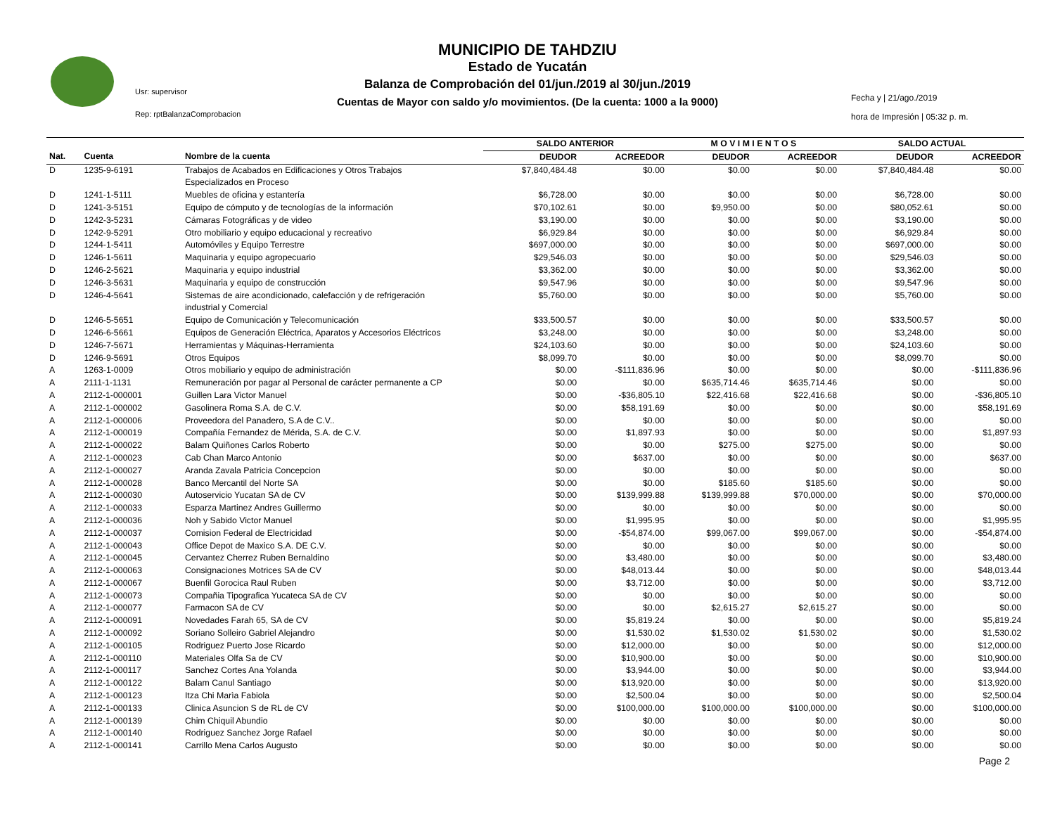MUNICIPIO DE TAHDZIU
Estado de Yucatán
Balanza de Comprobación del 01/jun./2019 al 30/jun./2019
Cuentas de Mayor con saldo y/o movimientos. (De la cuenta: 1000 a la 9000)
Usr: supervisor
Rep: rptBalanzaComprobacion
Fecha y | 21/ago./2019
hora de Impresión | 05:32 p. m.
| | | | SALDO ANTERIOR | | M O V I M I E N T O S | | SALDO ACTUAL | |
| --- | --- | --- | --- | --- | --- | --- | --- | --- |
| Nat. | Cuenta | Nombre de la cuenta | DEUDOR | ACREEDOR | DEUDOR | ACREEDOR | DEUDOR | ACREEDOR |
| D | 1235-9-6191 | Trabajos de Acabados en Edificaciones y Otros Trabajos Especializados en Proceso | $7,840,484.48 | $0.00 | $0.00 | $0.00 | $7,840,484.48 | $0.00 |
| D | 1241-1-5111 | Muebles de oficina y estantería | $6,728.00 | $0.00 | $0.00 | $0.00 | $6,728.00 | $0.00 |
| D | 1241-3-5151 | Equipo de cómputo y de tecnologías de la información | $70,102.61 | $0.00 | $9,950.00 | $0.00 | $80,052.61 | $0.00 |
| D | 1242-3-5231 | Cámaras Fotográficas y de video | $3,190.00 | $0.00 | $0.00 | $0.00 | $3,190.00 | $0.00 |
| D | 1242-9-5291 | Otro mobiliario y equipo educacional y recreativo | $6,929.84 | $0.00 | $0.00 | $0.00 | $6,929.84 | $0.00 |
| D | 1244-1-5411 | Automóviles y Equipo Terrestre | $697,000.00 | $0.00 | $0.00 | $0.00 | $697,000.00 | $0.00 |
| D | 1246-1-5611 | Maquinaria y equipo agropecuario | $29,546.03 | $0.00 | $0.00 | $0.00 | $29,546.03 | $0.00 |
| D | 1246-2-5621 | Maquinaria y equipo industrial | $3,362.00 | $0.00 | $0.00 | $0.00 | $3,362.00 | $0.00 |
| D | 1246-3-5631 | Maquinaria y equipo de construcción | $9,547.96 | $0.00 | $0.00 | $0.00 | $9,547.96 | $0.00 |
| D | 1246-4-5641 | Sistemas de aire acondicionado, calefacción y de refrigeración industrial y Comercial | $5,760.00 | $0.00 | $0.00 | $0.00 | $5,760.00 | $0.00 |
| D | 1246-5-5651 | Equipo de Comunicación y Telecomunicación | $33,500.57 | $0.00 | $0.00 | $0.00 | $33,500.57 | $0.00 |
| D | 1246-6-5661 | Equipos de Generación Eléctrica, Aparatos y Accesorios Eléctricos | $3,248.00 | $0.00 | $0.00 | $0.00 | $3,248.00 | $0.00 |
| D | 1246-7-5671 | Herramientas y Máquinas-Herramienta | $24,103.60 | $0.00 | $0.00 | $0.00 | $24,103.60 | $0.00 |
| D | 1246-9-5691 | Otros Equipos | $8,099.70 | $0.00 | $0.00 | $0.00 | $8,099.70 | $0.00 |
| A | 1263-1-0009 | Otros mobiliario y equipo de administración | $0.00 | -$111,836.96 | $0.00 | $0.00 | $0.00 | -$111,836.96 |
| A | 2111-1-1131 | Remuneración por pagar al Personal de carácter permanente a CP | $0.00 | $0.00 | $635,714.46 | $635,714.46 | $0.00 | $0.00 |
| A | 2112-1-000001 | Guillen Lara Victor Manuel | $0.00 | -$36,805.10 | $22,416.68 | $22,416.68 | $0.00 | -$36,805.10 |
| A | 2112-1-000002 | Gasolinera Roma S.A. de C.V. | $0.00 | $58,191.69 | $0.00 | $0.00 | $0.00 | $58,191.69 |
| A | 2112-1-000006 | Proveedora del Panadero, S.A de C.V.. | $0.00 | $0.00 | $0.00 | $0.00 | $0.00 | $0.00 |
| A | 2112-1-000019 | Compañía Fernandez de Mérida, S.A. de C.V. | $0.00 | $1,897.93 | $0.00 | $0.00 | $0.00 | $1,897.93 |
| A | 2112-1-000022 | Balam Quiñones Carlos Roberto | $0.00 | $0.00 | $275.00 | $275.00 | $0.00 | $0.00 |
| A | 2112-1-000023 | Cab Chan Marco Antonio | $0.00 | $637.00 | $0.00 | $0.00 | $0.00 | $637.00 |
| A | 2112-1-000027 | Aranda Zavala Patricia Concepcion | $0.00 | $0.00 | $0.00 | $0.00 | $0.00 | $0.00 |
| A | 2112-1-000028 | Banco Mercantil del Norte SA | $0.00 | $0.00 | $185.60 | $185.60 | $0.00 | $0.00 |
| A | 2112-1-000030 | Autoservicio Yucatan SA de CV | $0.00 | $139,999.88 | $139,999.88 | $70,000.00 | $0.00 | $70,000.00 |
| A | 2112-1-000033 | Esparza Martinez Andres Guillermo | $0.00 | $0.00 | $0.00 | $0.00 | $0.00 | $0.00 |
| A | 2112-1-000036 | Noh y Sabido Victor Manuel | $0.00 | $1,995.95 | $0.00 | $0.00 | $0.00 | $1,995.95 |
| A | 2112-1-000037 | Comision Federal de Electricidad | $0.00 | -$54,874.00 | $99,067.00 | $99,067.00 | $0.00 | -$54,874.00 |
| A | 2112-1-000043 | Office Depot de Maxico S.A. DE C.V. | $0.00 | $0.00 | $0.00 | $0.00 | $0.00 | $0.00 |
| A | 2112-1-000045 | Cervantez Cherrez Ruben Bernaldino | $0.00 | $3,480.00 | $0.00 | $0.00 | $0.00 | $3,480.00 |
| A | 2112-1-000063 | Consignaciones Motrices SA de CV | $0.00 | $48,013.44 | $0.00 | $0.00 | $0.00 | $48,013.44 |
| A | 2112-1-000067 | Buenfil Gorocica Raul Ruben | $0.00 | $3,712.00 | $0.00 | $0.00 | $0.00 | $3,712.00 |
| A | 2112-1-000073 | Compañia Tipografica Yucateca SA de CV | $0.00 | $0.00 | $0.00 | $0.00 | $0.00 | $0.00 |
| A | 2112-1-000077 | Farmacon SA de CV | $0.00 | $0.00 | $2,615.27 | $2,615.27 | $0.00 | $0.00 |
| A | 2112-1-000091 | Novedades Farah 65, SA de CV | $0.00 | $5,819.24 | $0.00 | $0.00 | $0.00 | $5,819.24 |
| A | 2112-1-000092 | Soriano Solleiro Gabriel Alejandro | $0.00 | $1,530.02 | $1,530.02 | $1,530.02 | $0.00 | $1,530.02 |
| A | 2112-1-000105 | Rodriguez Puerto Jose Ricardo | $0.00 | $12,000.00 | $0.00 | $0.00 | $0.00 | $12,000.00 |
| A | 2112-1-000110 | Materiales Olfa Sa de CV | $0.00 | $10,900.00 | $0.00 | $0.00 | $0.00 | $10,900.00 |
| A | 2112-1-000117 | Sanchez Cortes Ana Yolanda | $0.00 | $3,944.00 | $0.00 | $0.00 | $0.00 | $3,944.00 |
| A | 2112-1-000122 | Balam Canul Santiago | $0.00 | $13,920.00 | $0.00 | $0.00 | $0.00 | $13,920.00 |
| A | 2112-1-000123 | Itza Chi Marìa Fabiola | $0.00 | $2,500.04 | $0.00 | $0.00 | $0.00 | $2,500.04 |
| A | 2112-1-000133 | Clinica Asuncion S de RL de CV | $0.00 | $100,000.00 | $100,000.00 | $100,000.00 | $0.00 | $100,000.00 |
| A | 2112-1-000139 | Chim Chiquil Abundio | $0.00 | $0.00 | $0.00 | $0.00 | $0.00 | $0.00 |
| A | 2112-1-000140 | Rodriguez Sanchez Jorge Rafael | $0.00 | $0.00 | $0.00 | $0.00 | $0.00 | $0.00 |
| A | 2112-1-000141 | Carrillo Mena Carlos Augusto | $0.00 | $0.00 | $0.00 | $0.00 | $0.00 | $0.00 |
Page 2